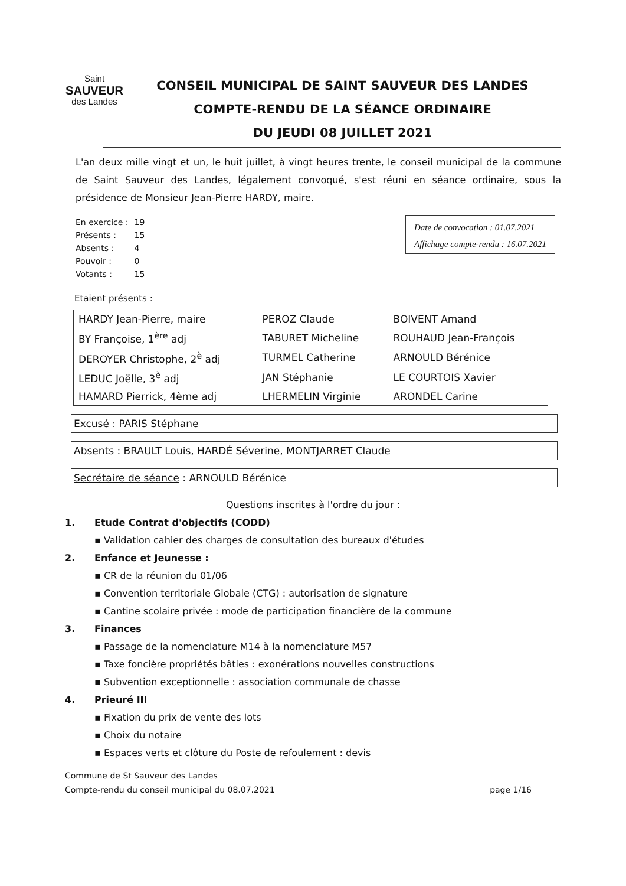Saint
SAUVEUR
des Landes
CONSEIL MUNICIPAL DE SAINT SAUVEUR DES LANDES
COMPTE-RENDU DE LA SÉANCE ORDINAIRE
DU JEUDI 08 JUILLET 2021
L'an deux mille vingt et un, le huit juillet, à vingt heures trente, le conseil municipal de la commune de Saint Sauveur des Landes, légalement convoqué, s'est réuni en séance ordinaire, sous la présidence de Monsieur Jean-Pierre HARDY, maire.
| En exercice : | 19 |
| Présents : | 15 |
| Absents : | 4 |
| Pouvoir : | 0 |
| Votants : | 15 |
Date de convocation : 01.07.2021
Affichage compte-rendu : 16.07.2021
Etaient présents :
| HARDY Jean-Pierre, maire | PEROZ Claude | BOIVENT Amand |
| BY Françoise, 1<sup>ère</sup> adj | TABURET Micheline | ROUHAUD Jean-François |
| DEROYER Christophe, 2<sup>è</sup> adj | TURMEL Catherine | ARNOULD Bérénice |
| LEDUC Joëlle, 3<sup>è</sup> adj | JAN Stéphanie | LE COURTOIS Xavier |
| HAMARD Pierrick, 4ème adj | LHERMELIN Virginie | ARONDEL Carine |
Excusé : PARIS Stéphane
Absents : BRAULT Louis, HARDÉ Séverine, MONTJARRET Claude
Secrétaire de séance : ARNOULD Bérénice
Questions inscrites à l'ordre du jour :
1. Etude Contrat d'objectifs (CODD)
▪ Validation cahier des charges de consultation des bureaux d'études
2. Enfance et Jeunesse :
▪ CR de la réunion du 01/06
▪ Convention territoriale Globale (CTG) : autorisation de signature
▪ Cantine scolaire privée : mode de participation financière de la commune
3. Finances
▪ Passage de la nomenclature M14 à la nomenclature M57
▪ Taxe foncière propriétés bâties : exonérations nouvelles constructions
▪ Subvention exceptionnelle : association communale de chasse
4. Prieuré III
▪ Fixation du prix de vente des lots
▪ Choix du notaire
▪ Espaces verts et clôture du Poste de refoulement : devis
Commune de St Sauveur des Landes
Compte-rendu du conseil municipal du 08.07.2021
page 1/16